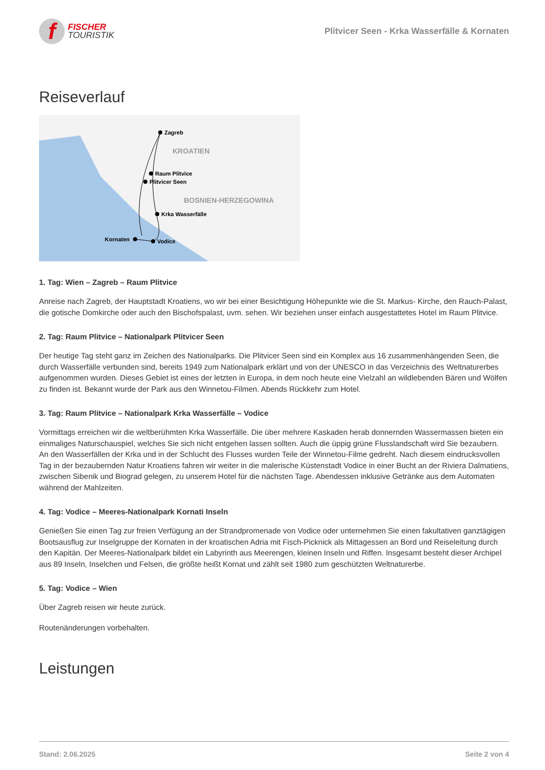f
FISCHER
TOURISTIK
Plitvicer Seen - Krka Wasserfälle & Kornaten
Reiseverlauf
Zagreb
Raum Plitvice
Plitvicer Seen
Krka Wasserfälle
Vodice
Kornaten
KROATIEN
BOSNIEN-HERZEGOWINA
1. Tag: Wien – Zagreb – Raum Plitvice
Anreise nach Zagreb, der Hauptstadt Kroatiens, wo wir bei einer Besichtigung Höhepunkte wie die St. Markus- Kirche, den Rauch-Palast, die gotische Domkirche oder auch den Bischofspalast, uvm. sehen. Wir beziehen unser einfach ausgestattetes Hotel im Raum Plitvice.
2. Tag: Raum Plitvice – Nationalpark Plitvicer Seen
Der heutige Tag steht ganz im Zeichen des Nationalparks. Die Plitvicer Seen sind ein Komplex aus 16 zusammenhängenden Seen, die durch Wasserfälle verbunden sind, bereits 1949 zum Nationalpark erklärt und von der UNESCO in das Verzeichnis des Weltnaturerbes aufgenommen wurden. Dieses Gebiet ist eines der letzten in Europa, in dem noch heute eine Vielzahl an wildlebenden Bären und Wölfen zu finden ist. Bekannt wurde der Park aus den Winnetou-Filmen. Abends Rückkehr zum Hotel.
3. Tag: Raum Plitvice – Nationalpark Krka Wasserfälle – Vodice
Vormittags erreichen wir die weltberühmten Krka Wasserfälle. Die über mehrere Kaskaden herab donnernden Wassermassen bieten ein einmaliges Naturschauspiel, welches Sie sich nicht entgehen lassen sollten. Auch die üppig grüne Flusslandschaft wird Sie bezaubern. An den Wasserfällen der Krka und in der Schlucht des Flusses wurden Teile der Winnetou-Filme gedreht. Nach diesem eindrucksvollen Tag in der bezaubernden Natur Kroatiens fahren wir weiter in die malerische Küstenstadt Vodice in einer Bucht an der Riviera Dalmatiens, zwischen Sibenik und Biograd gelegen, zu unserem Hotel für die nächsten Tage. Abendessen inklusive Getränke aus dem Automaten während der Mahlzeiten.
4. Tag: Vodice – Meeres-Nationalpark Kornati Inseln
Genießen Sie einen Tag zur freien Verfügung an der Strandpromenade von Vodice oder unternehmen Sie einen fakultativen ganztägigen Bootsausflug zur Inselgruppe der Kornaten in der kroatischen Adria mit Fisch-Picknick als Mittagessen an Bord und Reiseleitung durch den Kapitän. Der Meeres-Nationalpark bildet ein Labyrinth aus Meerengen, kleinen Inseln und Riffen. Insgesamt besteht dieser Archipel aus 89 Inseln, Inselchen und Felsen, die größte heißt Kornat und zählt seit 1980 zum geschützten Weltnaturerbe.
5. Tag: Vodice – Wien
Über Zagreb reisen wir heute zurück.
Routenänderungen vorbehalten.
Leistungen
Stand: 2.06.2025 Seite 2 von 4